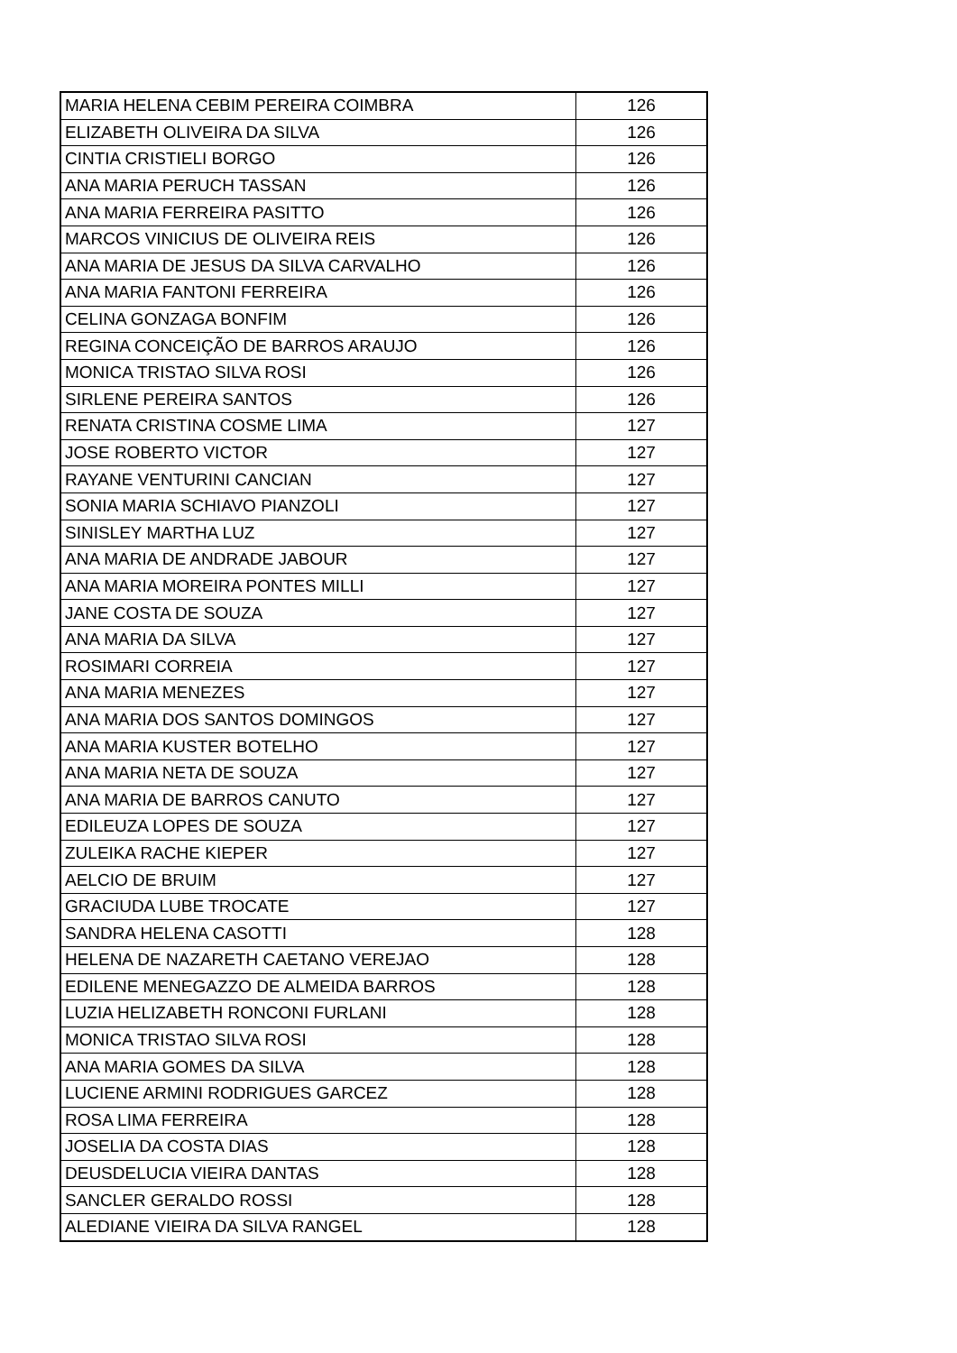| MARIA HELENA CEBIM PEREIRA COIMBRA | 126 |
| ELIZABETH OLIVEIRA DA SILVA | 126 |
| CINTIA CRISTIELI BORGO | 126 |
| ANA MARIA PERUCH TASSAN | 126 |
| ANA MARIA FERREIRA PASITTO | 126 |
| MARCOS VINICIUS DE OLIVEIRA REIS | 126 |
| ANA MARIA DE JESUS DA SILVA CARVALHO | 126 |
| ANA MARIA FANTONI FERREIRA | 126 |
| CELINA GONZAGA BONFIM | 126 |
| REGINA CONCEIÇÃO DE BARROS ARAUJO | 126 |
| MONICA TRISTAO SILVA ROSI | 126 |
| SIRLENE PEREIRA SANTOS | 126 |
| RENATA CRISTINA COSME LIMA | 127 |
| JOSE ROBERTO VICTOR | 127 |
| RAYANE VENTURINI CANCIAN | 127 |
| SONIA MARIA SCHIAVO PIANZOLI | 127 |
| SINISLEY MARTHA LUZ | 127 |
| ANA MARIA DE ANDRADE JABOUR | 127 |
| ANA MARIA MOREIRA PONTES MILLI | 127 |
| JANE COSTA DE SOUZA | 127 |
| ANA MARIA DA SILVA | 127 |
| ROSIMARI CORREIA | 127 |
| ANA MARIA MENEZES | 127 |
| ANA MARIA DOS SANTOS DOMINGOS | 127 |
| ANA MARIA KUSTER BOTELHO | 127 |
| ANA MARIA NETA DE SOUZA | 127 |
| ANA MARIA DE BARROS CANUTO | 127 |
| EDILEUZA LOPES DE SOUZA | 127 |
| ZULEIKA RACHE KIEPER | 127 |
| AELCIO DE BRUIM | 127 |
| GRACIUDA LUBE TROCATE | 127 |
| SANDRA HELENA CASOTTI | 128 |
| HELENA DE NAZARETH CAETANO VEREJAO | 128 |
| EDILENE MENEGAZZO DE ALMEIDA BARROS | 128 |
| LUZIA HELIZABETH RONCONI FURLANI | 128 |
| MONICA TRISTAO SILVA ROSI | 128 |
| ANA MARIA GOMES DA SILVA | 128 |
| LUCIENE ARMINI RODRIGUES GARCEZ | 128 |
| ROSA LIMA FERREIRA | 128 |
| JOSELIA DA COSTA DIAS | 128 |
| DEUSDELUCIA VIEIRA DANTAS | 128 |
| SANCLER GERALDO ROSSI | 128 |
| ALEDIANE VIEIRA DA SILVA RANGEL | 128 |